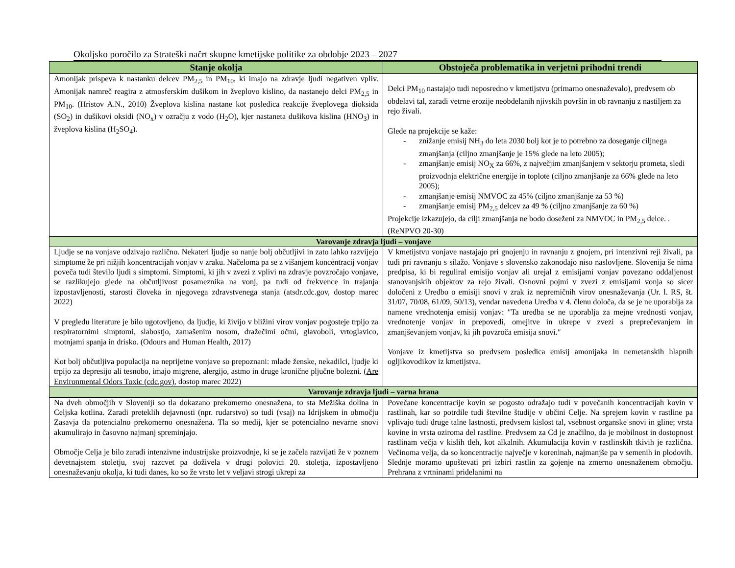Okoljsko poročilo za Strateški načrt skupne kmetijske politike za obdobje 2023 – 2027
| Stanje okolja | Obstoječa problematika in verjetni prihodni trendi |
| --- | --- |
| Amonijak prispeva k nastanku delcev PM<sub>2,5</sub> in PM<sub>10</sub>, ki imajo na zdravje ljudi negativen vpliv. Amonijak namreč reagira z atmosferskim dušikom in žveplovo kislino, da nastanejo delci PM<sub>2,5</sub> in PM<sub>10</sub>. (Hristov A.N., 2010) Žveplova kislina nastane kot posledica reakcije žveplovega dioksida (SO<sub>2</sub>) in dušikovi oksidi (NO<sub>x</sub>) v ozračju z vodo (H<sub>2</sub>O), kjer nastaneta dušikova kislina (HNO<sub>3</sub>) in žveplova kislina (H<sub>2</sub>SO<sub>4</sub>). | Delci PM<sub>10</sub> nastajajo tudi neposredno v kmetijstvu (primarno onesnaževalo), predvsem ob obdelavi tal, zaradi vetrne erozije neobdelanih njivskih površin in ob ravnanju z nastiljem za rejo živali. Glede na projekcije se kaže: - znižanje emisij NH<sub>3</sub> do leta 2030 bolj kot je to potrebno za doseganje ciljnega zmanjšanja (ciljno zmanjšanje je 15% glede na leto 2005); - zmanjšanje emisij NO<sub>X</sub> za 66%, z največjim zmanjšanjem v sektorju prometa, sledi proizvodnja električne energije in toplote (ciljno zmanjšanje za 66% glede na leto 2005); - zmanjšanje emisij NMVOC za 45% (ciljno zmanjšanje za 53 %) - zmanjšanje emisij PM<sub>2,5</sub> delcev za 49 % (ciljno zmanjšanje za 60 %) Projekcije izkazujejo, da cilji zmanjšanja ne bodo doseženi za NMVOC in PM<sub>2,5</sub> delce. . (ReNPVO 20-30) |
| Varovanje zdravja ljudi – vonjave | |
| Ljudje se na vonjave odzivajo različno. Nekateri ljudje so nanje bolj občutljivi in zato lahko razvijejo simptome že pri nižjih koncentracijah vonjav v zraku. Načeloma pa se z višanjem koncentracij vonjav poveča tudi število ljudi s simptomi. Simptomi, ki jih v zvezi z vplivi na zdravje povzročajo vonjave, se razlikujejo glede na občutljivost posameznika na vonj, pa tudi od frekvence in trajanja izpostavljenosti, starosti človeka in njegovega zdravstvenega stanja (atsdr.cdc.gov, dostop marec 2022) V pregledu literature je bilo ugotovljeno, da ljudje, ki živijo v bližini virov vonjav pogosteje trpijo za respiratornimi simptomi, slabostjo, zamašenim nosom, dražečimi očmi, glavoboli, vrtoglavico, motnjami spanja in drisko. (Odours and Human Health, 2017) Kot bolj občutljiva populacija na neprijetne vonjave so prepoznani: mlade ženske, nekadilci, ljudje ki trpijo za depresijo ali tesnobo, imajo migrene, alergijo, astmo in druge kronične pljučne bolezni. ( Are Environmental Odors Toxic (cdc.gov) , dostop marec 2022) | V kmetijstvu vonjave nastajajo pri gnojenju in ravnanju z gnojem, pri intenzivni reji živali, pa tudi pri ravnanju s silažo. Vonjave s slovensko zakonodajo niso naslovljene. Slovenija še nima predpisa, ki bi reguliral emisijo vonjav ali urejal z emisijami vonjav povezano oddaljenost stanovanjskih objektov za rejo živali. Osnovni pojmi v zvezi z emisijami vonja so sicer določeni z Uredbo o emisiji snovi v zrak iz nepremičnih virov onesnaževanja (Ur. l. RS, št. 31/07, 70/08, 61/09, 50/13), vendar navedena Uredba v 4. členu določa, da se je ne uporablja za namene vrednotenja emisij vonjav: ″Ta uredba se ne uporablja za mejne vrednosti vonjav, vrednotenje vonjav in prepovedi, omejitve in ukrepe v zvezi s preprečevanjem in zmanjševanjem vonjav, ki jih povzroča emisija snovi.″ Vonjave iz kmetijstva so predvsem posledica emisij amonijaka in nemetanskih hlapnih ogljikovodikov iz kmetijstva. |
| Varovanje zdravja ljudi – varna hrana | |
| Na dveh območjih v Sloveniji so tla dokazano prekomerno onesnažena, to sta Mežiška dolina in Celjska kotlina. Zaradi preteklih dejavnosti (npr. rudarstvo) so tudi (vsaj) na Idrijskem in območju Zasavja tla potencialno prekomerno onesnažena. Tla so medij, kjer se potencialno nevarne snovi akumulirajo in časovno najmanj spreminjajo. Območje Celja je bilo zaradi intenzivne industrijske proizvodnje, ki se je začela razvijati že v poznem devetnajstem stoletju, svoj razcvet pa doživela v drugi polovici 20. stoletja, izpostavljeno onesnaževanju okolja, ki tudi danes, ko so že vrsto let v veljavi strogi ukrepi za | Povečane koncentracije kovin se pogosto odražajo tudi v povečanih koncentracijah kovin v rastlinah, kar so potrdile tudi številne študije v občini Celje. Na sprejem kovin v rastline pa vplivajo tudi druge talne lastnosti, predvsem kislost tal, vsebnost organske snovi in gline; vrsta kovine in vrsta oziroma del rastline. Predvsem za Cd je značilno, da je mobilnost in dostopnost rastlinam večja v kislih tleh, kot alkalnih. Akumulacija kovin v rastlinskih tkivih je različna. Večinoma velja, da so koncentracije največje v koreninah, najmanjše pa v semenih in plodovih. Slednje moramo upoštevati pri izbiri rastlin za gojenje na zmerno onesnaženem območju. Prehrana z vrtninami pridelanimi na |